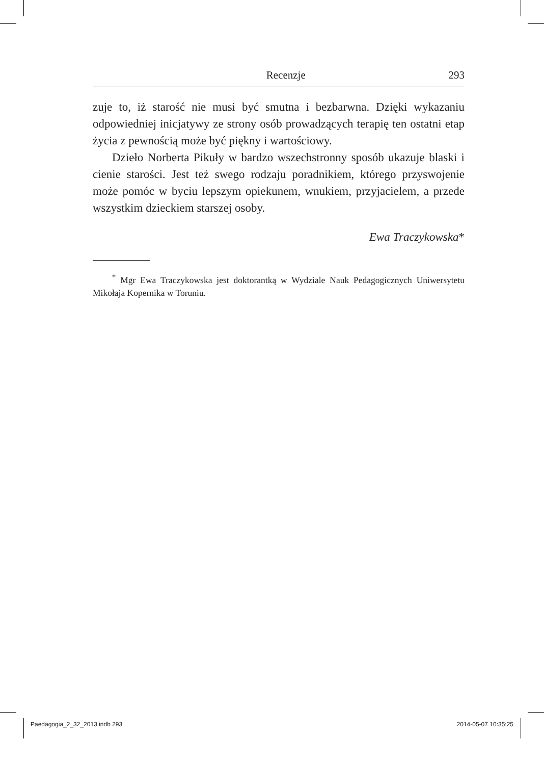Recenzje 293
zuje to, iż starość nie musi być smutna i bezbarwna. Dzięki wykazaniu odpowiedniej inicjatywy ze strony osób prowadzących terapię ten ostatni etap życia z pewnością może być piękny i wartościowy.
Dzieło Norberta Pikuły w bardzo wszechstronny sposób ukazuje blaski i cienie starości. Jest też swego rodzaju poradnikiem, którego przyswojenie może pomóc w byciu lepszym opiekunem, wnukiem, przyjacielem, a przede wszystkim dzieckiem starszej osoby.
Ewa Traczykowska*
<sup>*</sup> Mgr Ewa Traczykowska jest doktorantką w Wydziale Nauk Pedagogicznych Uniwersytetu Mikołaja Kopernika w Toruniu.
Paedagogia_2_32_2013.indb 293 2014-05-07 10:35:25